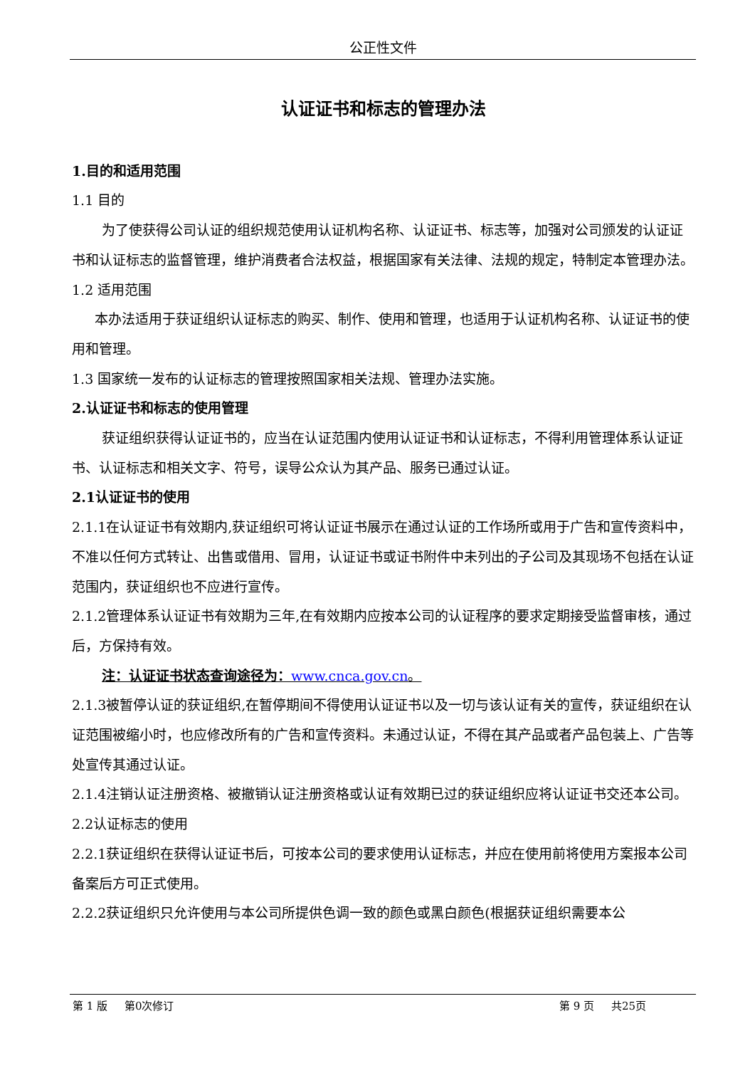公正性文件
认证证书和标志的管理办法
1.目的和适用范围
1.1 目的
为了使获得公司认证的组织规范使用认证机构名称、认证证书、标志等，加强对公司颁发的认证证书和认证标志的监督管理，维护消费者合法权益，根据国家有关法律、法规的规定，特制定本管理办法。
1.2 适用范围
本办法适用于获证组织认证标志的购买、制作、使用和管理，也适用于认证机构名称、认证证书的使用和管理。
1.3 国家统一发布的认证标志的管理按照国家相关法规、管理办法实施。
2.认证证书和标志的使用管理
获证组织获得认证证书的，应当在认证范围内使用认证证书和认证标志，不得利用管理体系认证证书、认证标志和相关文字、符号，误导公众认为其产品、服务已通过认证。
2.1认证证书的使用
2.1.1在认证证书有效期内,获证组织可将认证证书展示在通过认证的工作场所或用于广告和宣传资料中，不准以任何方式转让、出售或借用、冒用，认证证书或证书附件中未列出的子公司及其现场不包括在认证范围内，获证组织也不应进行宣传。
2.1.2管理体系认证证书有效期为三年,在有效期内应按本公司的认证程序的要求定期接受监督审核，通过后，方保持有效。
注：认证证书状态查询途径为：www.cnca.gov.cn。
2.1.3被暂停认证的获证组织,在暂停期间不得使用认证证书以及一切与该认证有关的宣传，获证组织在认证范围被缩小时，也应修改所有的广告和宣传资料。未通过认证，不得在其产品或者产品包装上、广告等处宣传其通过认证。
2.1.4注销认证注册资格、被撤销认证注册资格或认证有效期已过的获证组织应将认证证书交还本公司。
2.2认证标志的使用
2.2.1获证组织在获得认证证书后，可按本公司的要求使用认证标志，并应在使用前将使用方案报本公司备案后方可正式使用。
2.2.2获证组织只允许使用与本公司所提供色调一致的颜色或黑白颜色(根据获证组织需要本公
第 1 版 第0次修订 第 9 页 共25页